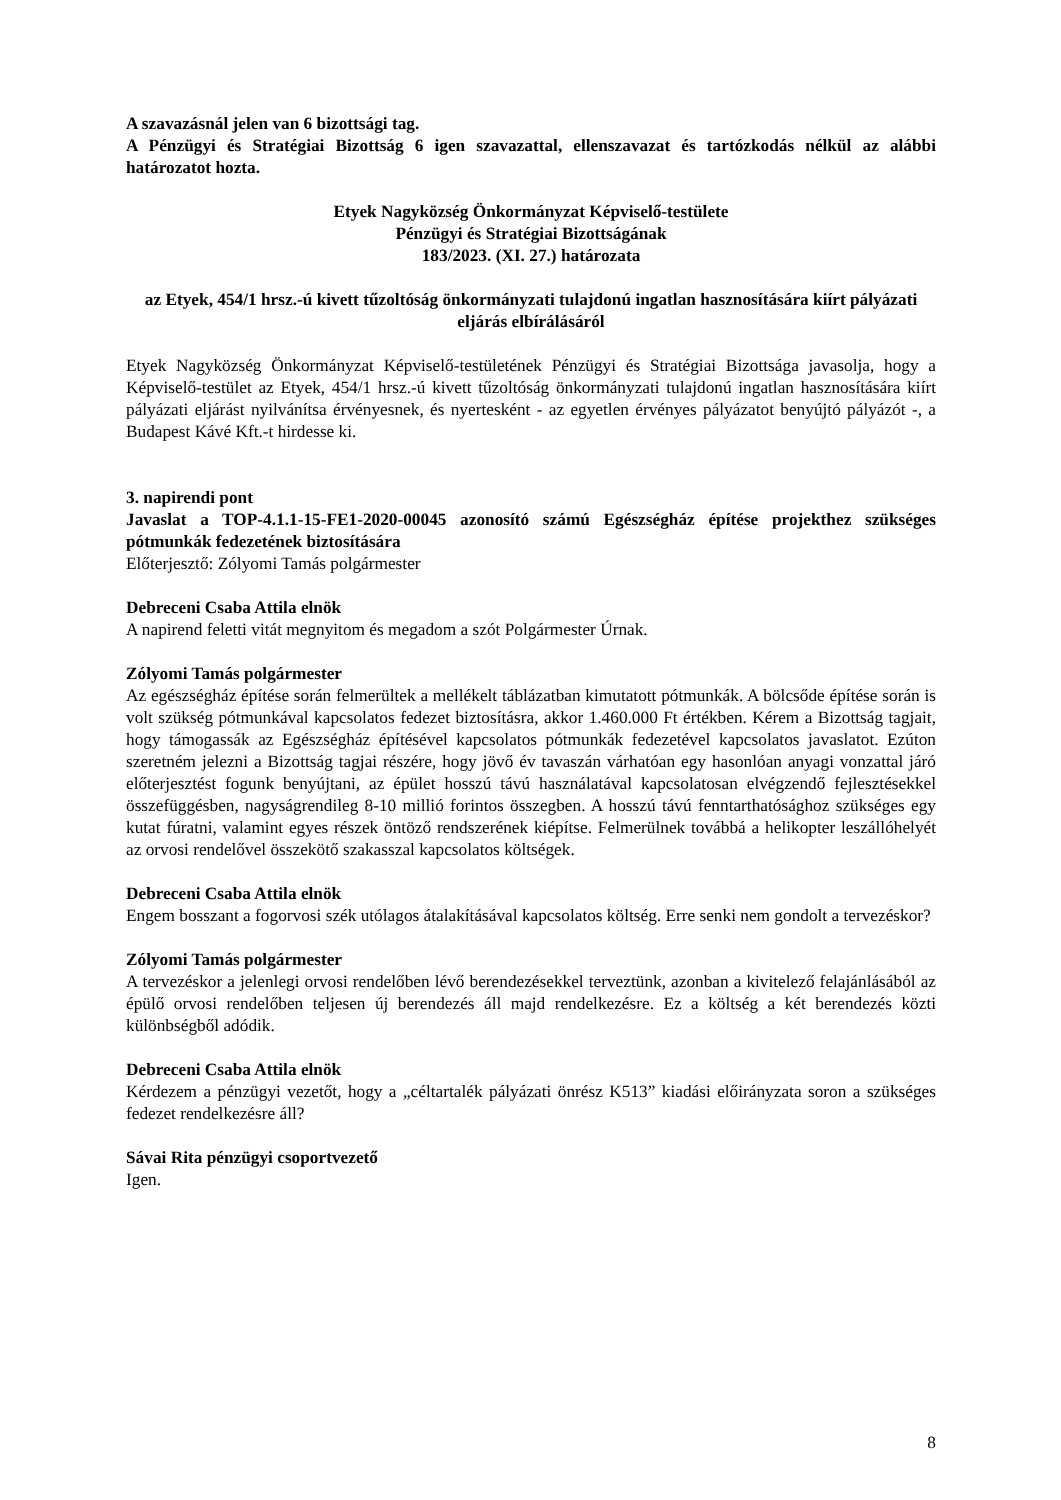A szavazásnál jelen van 6 bizottsági tag.
A Pénzügyi és Stratégiai Bizottság 6 igen szavazattal, ellenszavazat és tartózkodás nélkül az alábbi határozatot hozta.
Etyek Nagyközség Önkormányzat Képviselő-testülete
Pénzügyi és Stratégiai Bizottságának
183/2023. (XI. 27.) határozata
az Etyek, 454/1 hrsz.-ú kivett tűzoltóság önkormányzati tulajdonú ingatlan hasznosítására kiírt pályázati eljárás elbírálásáról
Etyek Nagyközség Önkormányzat Képviselő-testületének Pénzügyi és Stratégiai Bizottsága javasolja, hogy a Képviselő-testület az Etyek, 454/1 hrsz.-ú kivett tűzoltóság önkormányzati tulajdonú ingatlan hasznosítására kiírt pályázati eljárást nyilvánítsa érvényesnek, és nyertesként - az egyetlen érvényes pályázatot benyújtó pályázót -, a Budapest Kávé Kft.-t hirdesse ki.
3. napirendi pont
Javaslat a TOP-4.1.1-15-FE1-2020-00045 azonosító számú Egészségház építése projekthez szükséges pótmunkák fedezetének biztosítására
Előterjesztő: Zólyomi Tamás polgármester
Debreceni Csaba Attila elnök
A napirend feletti vitát megnyitom és megadom a szót Polgármester Úrnak.
Zólyomi Tamás polgármester
Az egészségház építése során felmerültek a mellékelt táblázatban kimutatott pótmunkák. A bölcsőde építése során is volt szükség pótmunkával kapcsolatos fedezet biztosításra, akkor 1.460.000 Ft értékben. Kérem a Bizottság tagjait, hogy támogassák az Egészségház építésével kapcsolatos pótmunkák fedezetével kapcsolatos javaslatot. Ezúton szeretném jelezni a Bizottság tagjai részére, hogy jövő év tavaszán várhatóan egy hasonlóan anyagi vonzattal járó előterjesztést fogunk benyújtani, az épület hosszú távú használatával kapcsolatosan elvégzendő fejlesztésekkel összefüggésben, nagyságrendileg 8-10 millió forintos összegben. A hosszú távú fenntarthatósághoz szükséges egy kutat fúratni, valamint egyes részek öntöző rendszerének kiépítse. Felmerülnek továbbá a helikopter leszállóhelyét az orvosi rendelővel összekötő szakasszal kapcsolatos költségek.
Debreceni Csaba Attila elnök
Engem bosszant a fogorvosi szék utólagos átalakításával kapcsolatos költség. Erre senki nem gondolt a tervezéskor?
Zólyomi Tamás polgármester
A tervezéskor a jelenlegi orvosi rendelőben lévő berendezésekkel terveztünk, azonban a kivitelező felajánlásából az épülő orvosi rendelőben teljesen új berendezés áll majd rendelkezésre. Ez a költség a két berendezés közti különbségből adódik.
Debreceni Csaba Attila elnök
Kérdezem a pénzügyi vezetőt, hogy a „céltartalék pályázati önrész K513” kiadási előirányzata soron a szükséges fedezet rendelkezésre áll?
Sávai Rita pénzügyi csoportvezető
Igen.
8